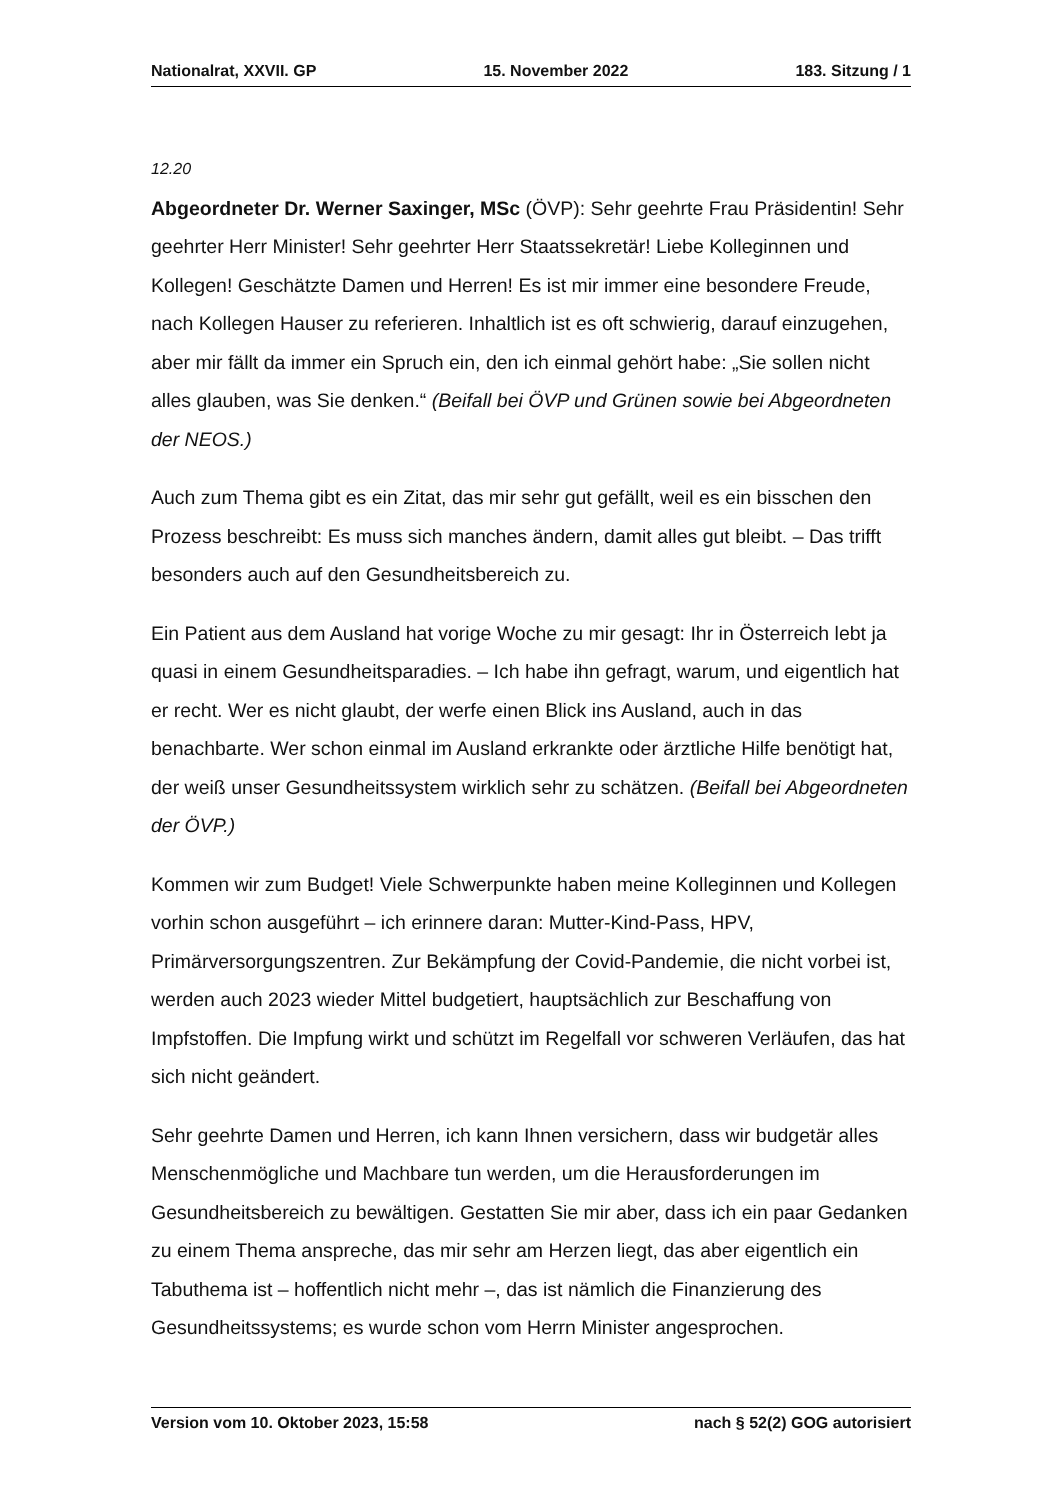Nationalrat, XXVII. GP 15. November 2022 183. Sitzung / 1
12.20
Abgeordneter Dr. Werner Saxinger, MSc (ÖVP): Sehr geehrte Frau Präsidentin! Sehr geehrter Herr Minister! Sehr geehrter Herr Staatssekretär! Liebe Kol­leginnen und Kollegen! Geschätzte Damen und Herren! Es ist mir immer eine besondere Freude, nach Kollegen Hauser zu referieren. Inhaltlich ist es oft schwierig, darauf einzugehen, aber mir fällt da immer ein Spruch ein, den ich einmal gehört habe: „Sie sollen nicht alles glauben, was Sie denken.“ (Beifall bei ÖVP und Grünen sowie bei Abgeordneten der NEOS.)
Auch zum Thema gibt es ein Zitat, das mir sehr gut gefällt, weil es ein bisschen den Prozess beschreibt: Es muss sich manches ändern, damit alles gut bleibt. – Das trifft besonders auch auf den Gesundheitsbereich zu.
Ein Patient aus dem Ausland hat vorige Woche zu mir gesagt: Ihr in Österreich lebt ja quasi in einem Gesundheitsparadies. – Ich habe ihn gefragt, warum, und eigentlich hat er recht. Wer es nicht glaubt, der werfe einen Blick ins Ausland, auch in das benachbarte. Wer schon einmal im Ausland erkrankte oder ärztliche Hilfe benötigt hat, der weiß unser Gesundheitssystem wirklich sehr zu schätzen. (Beifall bei Abgeordneten der ÖVP.)
Kommen wir zum Budget! Viele Schwerpunkte haben meine Kolleginnen und Kollegen vorhin schon ausgeführt – ich erinnere daran: Mutter-Kind-Pass, HPV, Primärversorgungszentren. Zur Bekämpfung der Covid-Pandemie, die nicht vorbei ist, werden auch 2023 wieder Mittel budgetiert, hauptsächlich zur Beschaffung von Impfstoffen. Die Impfung wirkt und schützt im Regelfall vor schweren Verläufen, das hat sich nicht geändert.
Sehr geehrte Damen und Herren, ich kann Ihnen versichern, dass wir budgetär alles Menschenmögliche und Machbare tun werden, um die Herausforderungen im Gesundheitsbereich zu bewältigen. Gestatten Sie mir aber, dass ich ein paar Gedanken zu einem Thema anspreche, das mir sehr am Herzen liegt, das aber eigentlich ein Tabuthema ist – hoffentlich nicht mehr –, das ist nämlich die Finanzierung des Gesundheitssystems; es wurde schon vom Herrn Minister angesprochen.
Version vom 10. Oktober 2023, 15:58 nach § 52(2) GOG autorisiert